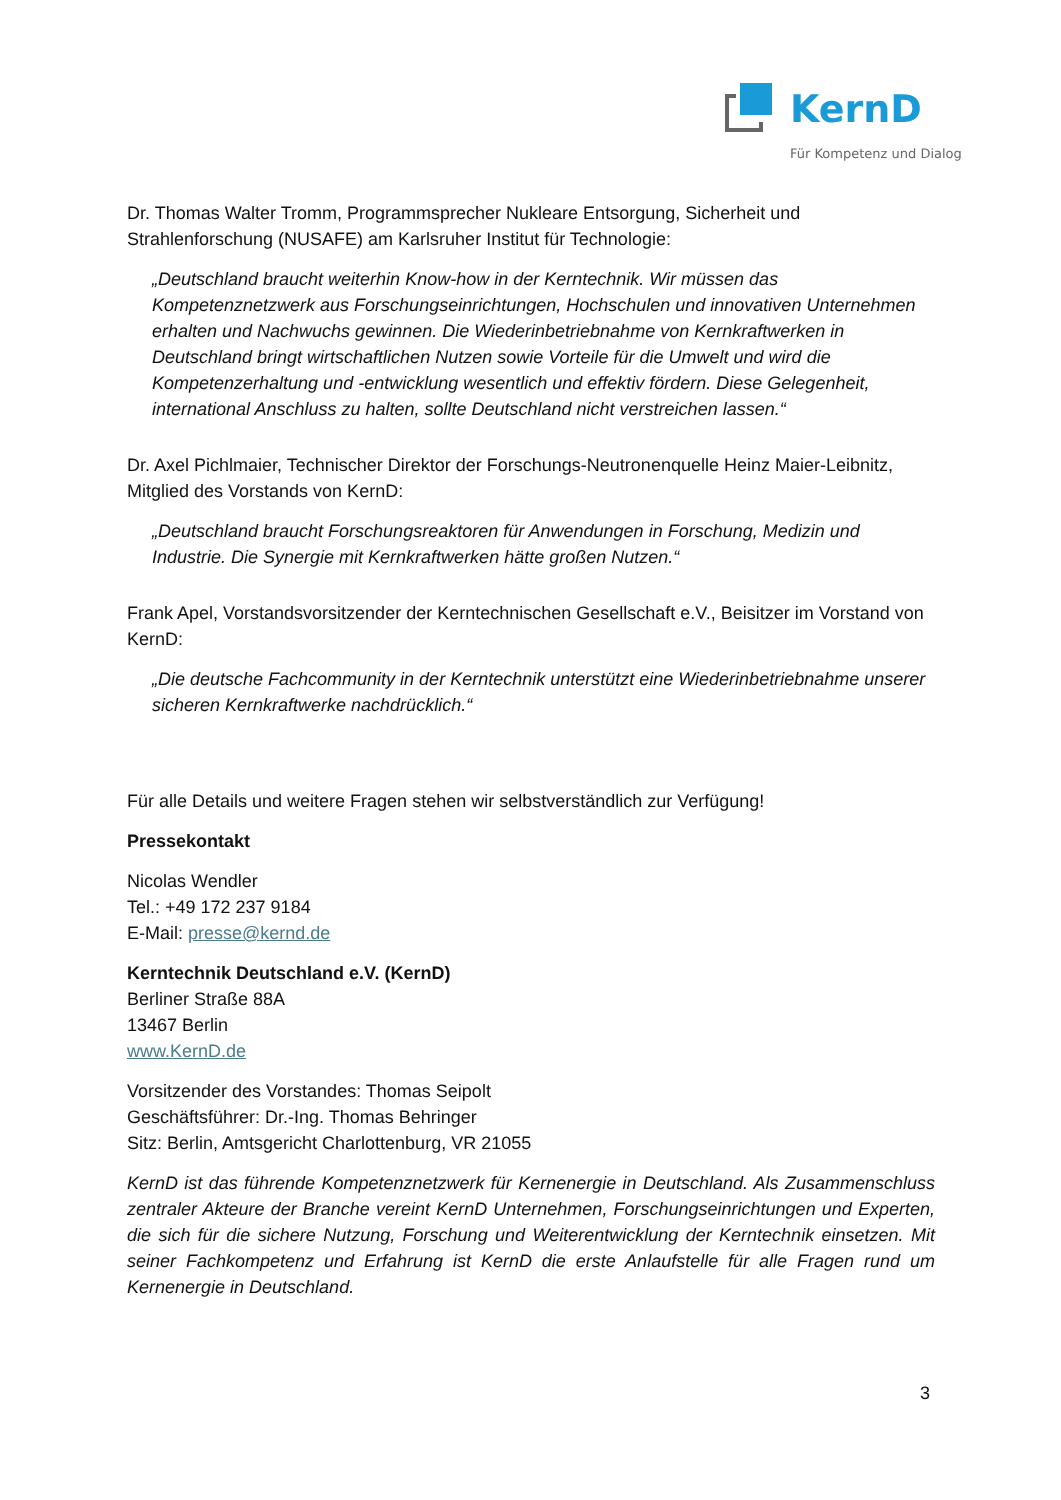KernD
Für Kompetenz und Dialog
Dr. Thomas Walter Tromm, Programmsprecher Nukleare Entsorgung, Sicherheit und Strahlenforschung (NUSAFE) am Karlsruher Institut für Technologie:
„Deutschland braucht weiterhin Know-how in der Kerntechnik. Wir müssen das Kompetenznetzwerk aus Forschungseinrichtungen, Hochschulen und innovativen Unternehmen erhalten und Nachwuchs gewinnen. Die Wiederinbetriebnahme von Kernkraftwerken in Deutschland bringt wirtschaftlichen Nutzen sowie Vorteile für die Umwelt und wird die Kompetenzerhaltung und -entwicklung wesentlich und effektiv fördern. Diese Gelegenheit, international Anschluss zu halten, sollte Deutschland nicht verstreichen lassen.“
Dr. Axel Pichlmaier, Technischer Direktor der Forschungs-Neutronenquelle Heinz Maier-Leibnitz, Mitglied des Vorstands von KernD:
„Deutschland braucht Forschungsreaktoren für Anwendungen in Forschung, Medizin und Industrie. Die Synergie mit Kernkraftwerken hätte großen Nutzen.“
Frank Apel, Vorstandsvorsitzender der Kerntechnischen Gesellschaft e.V., Beisitzer im Vorstand von KernD:
„Die deutsche Fachcommunity in der Kerntechnik unterstützt eine Wiederinbetriebnahme unserer sicheren Kernkraftwerke nachdrücklich.“
Für alle Details und weitere Fragen stehen wir selbstverständlich zur Verfügung!
Pressekontakt
Nicolas Wendler
Tel.: +49 172 237 9184
E-Mail: presse@kernd.de
Kerntechnik Deutschland e.V. (KernD)
Berliner Straße 88A
13467 Berlin
www.KernD.de
Vorsitzender des Vorstandes: Thomas Seipolt
Geschäftsführer: Dr.-Ing. Thomas Behringer
Sitz: Berlin, Amtsgericht Charlottenburg, VR 21055
KernD ist das führende Kompetenznetzwerk für Kernenergie in Deutschland. Als Zusammenschluss zentraler Akteure der Branche vereint KernD Unternehmen, Forschungseinrichtungen und Experten, die sich für die sichere Nutzung, Forschung und Weiterentwicklung der Kerntechnik einsetzen. Mit seiner Fachkompetenz und Erfahrung ist KernD die erste Anlaufstelle für alle Fragen rund um Kernenergie in Deutschland.
3